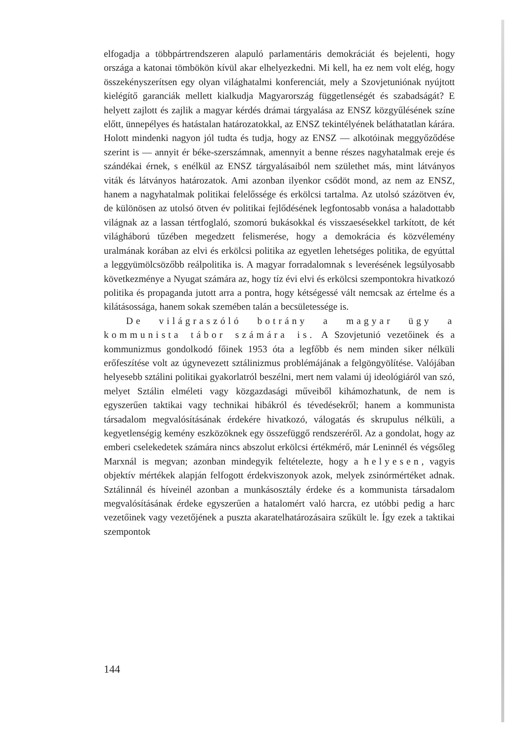elfogadja a többpártrendszeren alapuló parlamentáris demokráciát és bejelenti, hogy országa a katonai tömbökön kívül akar elhelyezkedni. Mi kell, ha ez nem volt elég, hogy összekényszerítsen egy olyan világhatalmi konferenciát, mely a Szovjetuniónak nyújtott kielégítő garanciák mellett kialkudja Magyarország függetlenségét és szabadságát? E helyett zajlott és zajlik a magyar kérdés drámai tárgyalása az ENSZ közgyűlésének színe előtt, ünnepélyes és hatástalan határozatokkal, az ENSZ tekintélyének beláthatatlan kárára. Holott mindenki nagyon jól tudta és tudja, hogy az ENSZ — alkotóinak meggyőződése szerint is — annyit ér béke-szerszámnak, amennyit a benne részes nagyhatalmak ereje és szándékai érnek, s enélkül az ENSZ tárgyalásaiból nem születhet más, mint látványos viták és látványos határozatok. Ami azonban ilyenkor csődöt mond, az nem az ENSZ, hanem a nagyhatalmak politikai felelőssége és erkölcsi tartalma. Az utolsó százötven év, de különösen az utolsó ötven év politikai fejlődésének legfontosabb vonása a haladottabb világnak az a lassan tértfoglaló, szomorú bukásokkal és visszaesésekkel tarkított, de két világháború tűzében megedzett felismerése, hogy a demokrácia és közvélemény uralmának korában az elvi és erkölcsi politika az egyetlen lehetséges politika, de egyúttal a leggyümölcsözőbb reálpolitika is. A magyar forradalomnak s leverésének legsúlyosabb következménye a Nyugat számára az, hogy tíz évi elvi és erkölcsi szempontokra hivatkozó politika és propaganda jutott arra a pontra, hogy kétségessé vált nemcsak az értelme és a kilátásossága, hanem sokak szemében talán a becsületessége is.
De világraszóló botrány a magyar ügy a kommunista tábor számára is. A Szovjetunió vezetőinek és a kommunizmus gondolkodó főinek 1953 óta a legfőbb és nem minden siker nélküli erőfeszítése volt az úgynevezett sztálinizmus problémájának a felgöngyölítése. Valójában helyesebb sztálini politikai gyakorlatról beszélni, mert nem valami új ideológiáról van szó, melyet Sztálin elméleti vagy közgazdasági műveiből kihámozhatunk, de nem is egyszerűen taktikai vagy technikai hibákról és tévedésekről; hanem a kommunista társadalom megvalósításának érdekére hivatkozó, válogatás és skrupulus nélküli, a kegyetlenségig kemény eszközöknek egy összefüggő rendszeréről. Az a gondolat, hogy az emberi cselekedetek számára nincs abszolut erkölcsi értékmérő, már Leninnél és végsőleg Marxnál is megvan; azonban mindegyik feltételezte, hogy a helyesen, vagyis objektív mértékek alapján felfogott érdekviszonyok azok, melyek zsinórmértéket adnak. Sztálinnál és híveinél azonban a munkásosztály érdeke és a kommunista társadalom megvalósításának érdeke egyszerűen a hatalomért való harcra, ez utóbbi pedig a harc vezetőinek vagy vezetőjének a puszta akaratelhatározásaira szűkült le. Így ezek a taktikai szempontok
144